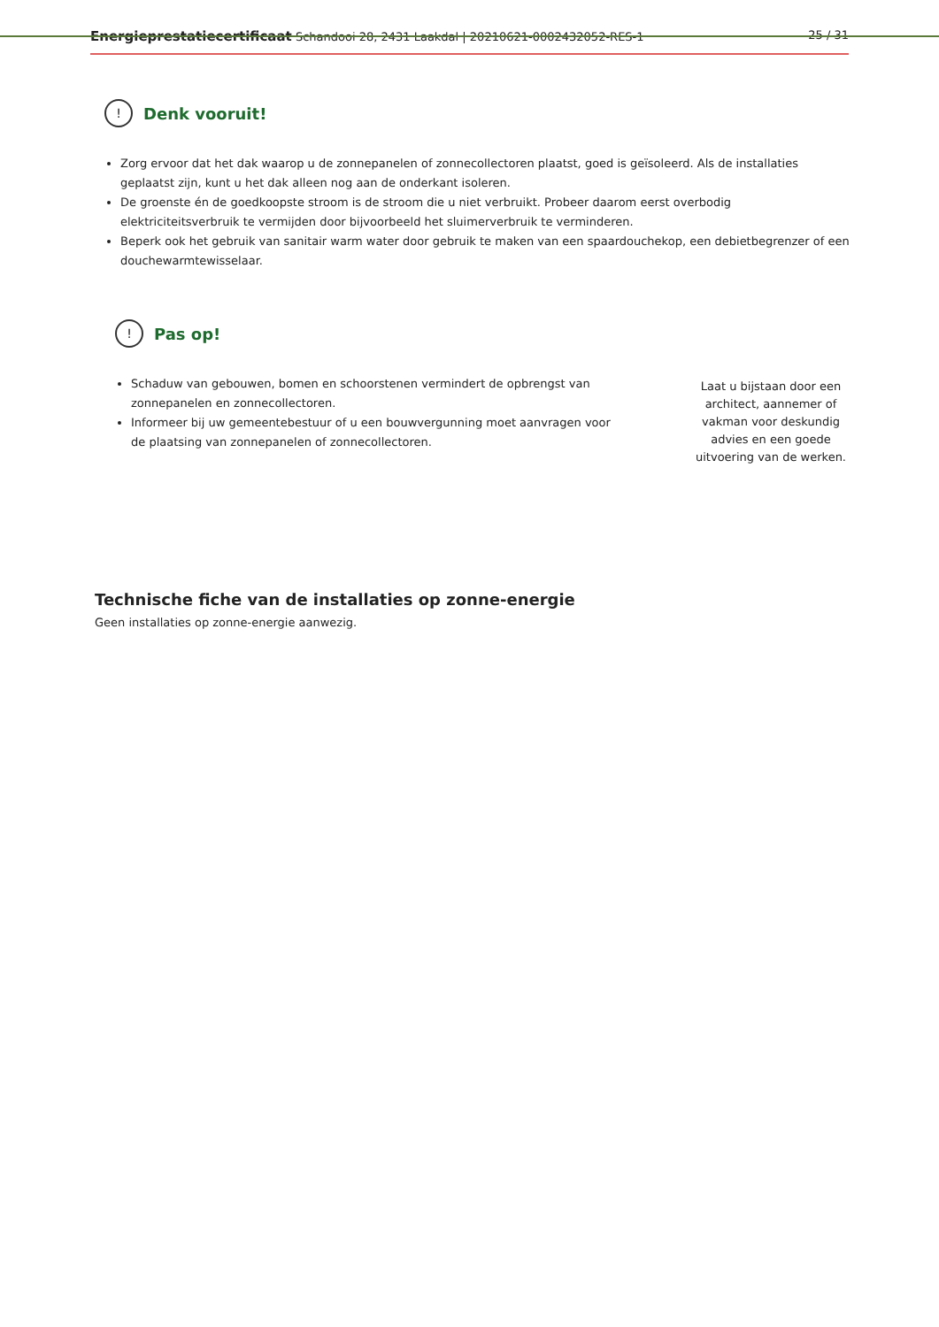Energieprestatiecertificaat Schandooi 28, 2431 Laakdal | 20210621-0002432052-RES-1 25 / 31
!
Denk vooruit!
Zorg ervoor dat het dak waarop u de zonnepanelen of zonnecollectoren plaatst, goed is geïsoleerd. Als de installaties geplaatst zijn, kunt u het dak alleen nog aan de onderkant isoleren.
De groenste én de goedkoopste stroom is de stroom die u niet verbruikt. Probeer daarom eerst overbodig elektriciteitsverbruik te vermijden door bijvoorbeeld het sluimerverbruik te verminderen.
Beperk ook het gebruik van sanitair warm water door gebruik te maken van een spaardouchekop, een debietbegrenzer of een douchewarmtewisselaar.
!
Pas op!
Schaduw van gebouwen, bomen en schoorstenen vermindert de opbrengst van zonnepanelen en zonnecollectoren.
Informeer bij uw gemeentebestuur of u een bouwvergunning moet aanvragen voor de plaatsing van zonnepanelen of zonnecollectoren.
Laat u bijstaan door een architect, aannemer of vakman voor deskundig advies en een goede uitvoering van de werken.
Technische fiche van de installaties op zonne-energie
Geen installaties op zonne-energie aanwezig.